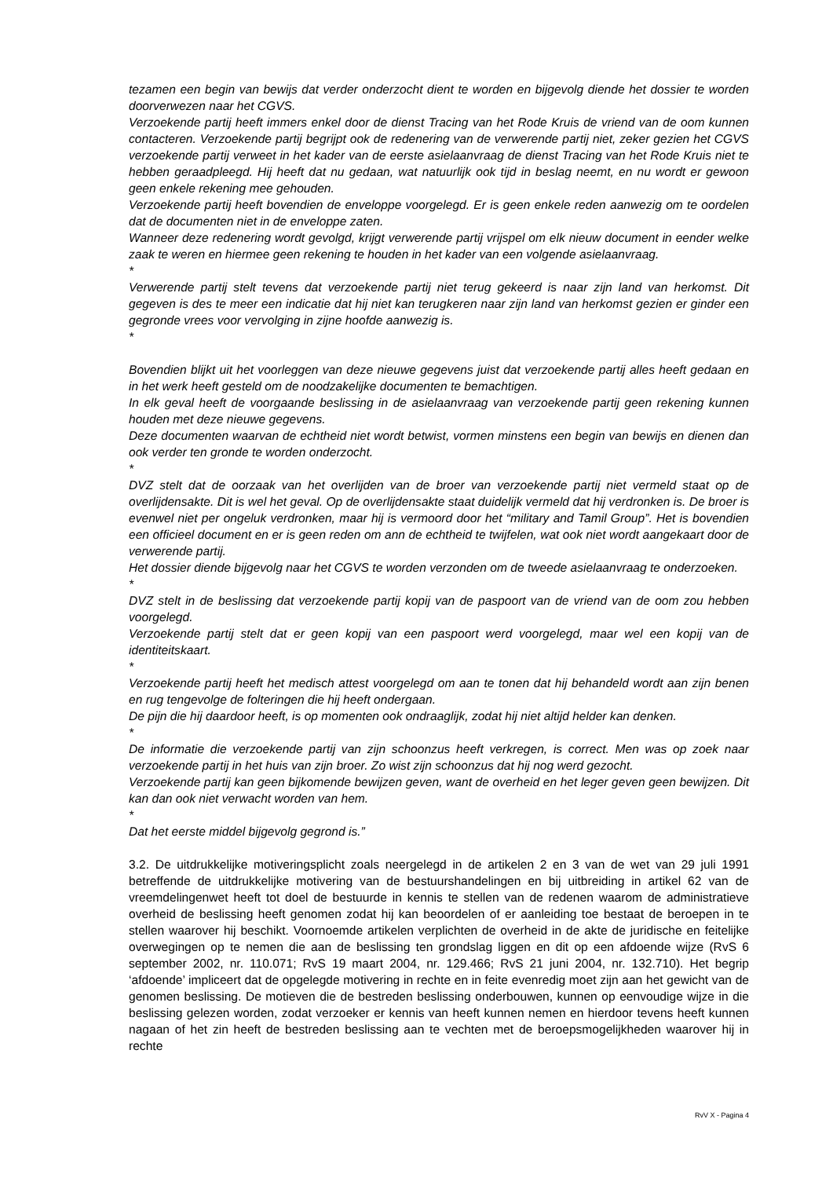tezamen een begin van bewijs dat verder onderzocht dient te worden en bijgevolg diende het dossier te worden doorverwezen naar het CGVS.
Verzoekende partij heeft immers enkel door de dienst Tracing van het Rode Kruis de vriend van de oom kunnen contacteren. Verzoekende partij begrijpt ook de redenering van de verwerende partij niet, zeker gezien het CGVS verzoekende partij verweet in het kader van de eerste asielaanvraag de dienst Tracing van het Rode Kruis niet te hebben geraadpleegd. Hij heeft dat nu gedaan, wat natuurlijk ook tijd in beslag neemt, en nu wordt er gewoon geen enkele rekening mee gehouden.
Verzoekende partij heeft bovendien de enveloppe voorgelegd. Er is geen enkele reden aanwezig om te oordelen dat de documenten niet in de enveloppe zaten.
Wanneer deze redenering wordt gevolgd, krijgt verwerende partij vrijspel om elk nieuw document in eender welke zaak te weren en hiermee geen rekening te houden in het kader van een volgende asielaanvraag.
*
Verwerende partij stelt tevens dat verzoekende partij niet terug gekeerd is naar zijn land van herkomst. Dit gegeven is des te meer een indicatie dat hij niet kan terugkeren naar zijn land van herkomst gezien er ginder een gegronde vrees voor vervolging in zijne hoofde aanwezig is.
*
Bovendien blijkt uit het voorleggen van deze nieuwe gegevens juist dat verzoekende partij alles heeft gedaan en in het werk heeft gesteld om de noodzakelijke documenten te bemachtigen.
In elk geval heeft de voorgaande beslissing in de asielaanvraag van verzoekende partij geen rekening kunnen houden met deze nieuwe gegevens.
Deze documenten waarvan de echtheid niet wordt betwist, vormen minstens een begin van bewijs en dienen dan ook verder ten gronde te worden onderzocht.
*
DVZ stelt dat de oorzaak van het overlijden van de broer van verzoekende partij niet vermeld staat op de overlijdensakte. Dit is wel het geval. Op de overlijdensakte staat duidelijk vermeld dat hij verdronken is. De broer is evenwel niet per ongeluk verdronken, maar hij is vermoord door het “military and Tamil Group”. Het is bovendien een officieel document en er is geen reden om ann de echtheid te twijfelen, wat ook niet wordt aangekaart door de verwerende partij.
Het dossier diende bijgevolg naar het CGVS te worden verzonden om de tweede asielaanvraag te onderzoeken.
*
DVZ stelt in de beslissing dat verzoekende partij kopij van de paspoort van de vriend van de oom zou hebben voorgelegd.
Verzoekende partij stelt dat er geen kopij van een paspoort werd voorgelegd, maar wel een kopij van de identiteitskaart.
*
Verzoekende partij heeft het medisch attest voorgelegd om aan te tonen dat hij behandeld wordt aan zijn benen en rug tengevolge de folteringen die hij heeft ondergaan.
De pijn die hij daardoor heeft, is op momenten ook ondraaglijk, zodat hij niet altijd helder kan denken.
*
De informatie die verzoekende partij van zijn schoonzus heeft verkregen, is correct. Men was op zoek naar verzoekende partij in het huis van zijn broer. Zo wist zijn schoonzus dat hij nog werd gezocht.
Verzoekende partij kan geen bijkomende bewijzen geven, want de overheid en het leger geven geen bewijzen. Dit kan dan ook niet verwacht worden van hem.
*
Dat het eerste middel bijgevolg gegrond is.”
3.2. De uitdrukkelijke motiveringsplicht zoals neergelegd in de artikelen 2 en 3 van de wet van 29 juli 1991 betreffende de uitdrukkelijke motivering van de bestuurshandelingen en bij uitbreiding in artikel 62 van de vreemdelingenwet heeft tot doel de bestuurde in kennis te stellen van de redenen waarom de administratieve overheid de beslissing heeft genomen zodat hij kan beoordelen of er aanleiding toe bestaat de beroepen in te stellen waarover hij beschikt. Voornoemde artikelen verplichten de overheid in de akte de juridische en feitelijke overwegingen op te nemen die aan de beslissing ten grondslag liggen en dit op een afdoende wijze (RvS 6 september 2002, nr. 110.071; RvS 19 maart 2004, nr. 129.466; RvS 21 juni 2004, nr. 132.710). Het begrip ‘afdoende’ impliceert dat de opgelegde motivering in rechte en in feite evenredig moet zijn aan het gewicht van de genomen beslissing. De motieven die de bestreden beslissing onderbouwen, kunnen op eenvoudige wijze in die beslissing gelezen worden, zodat verzoeker er kennis van heeft kunnen nemen en hierdoor tevens heeft kunnen nagaan of het zin heeft de bestreden beslissing aan te vechten met de beroepsmogelijkheden waarover hij in rechte
RvV X - Pagina 4